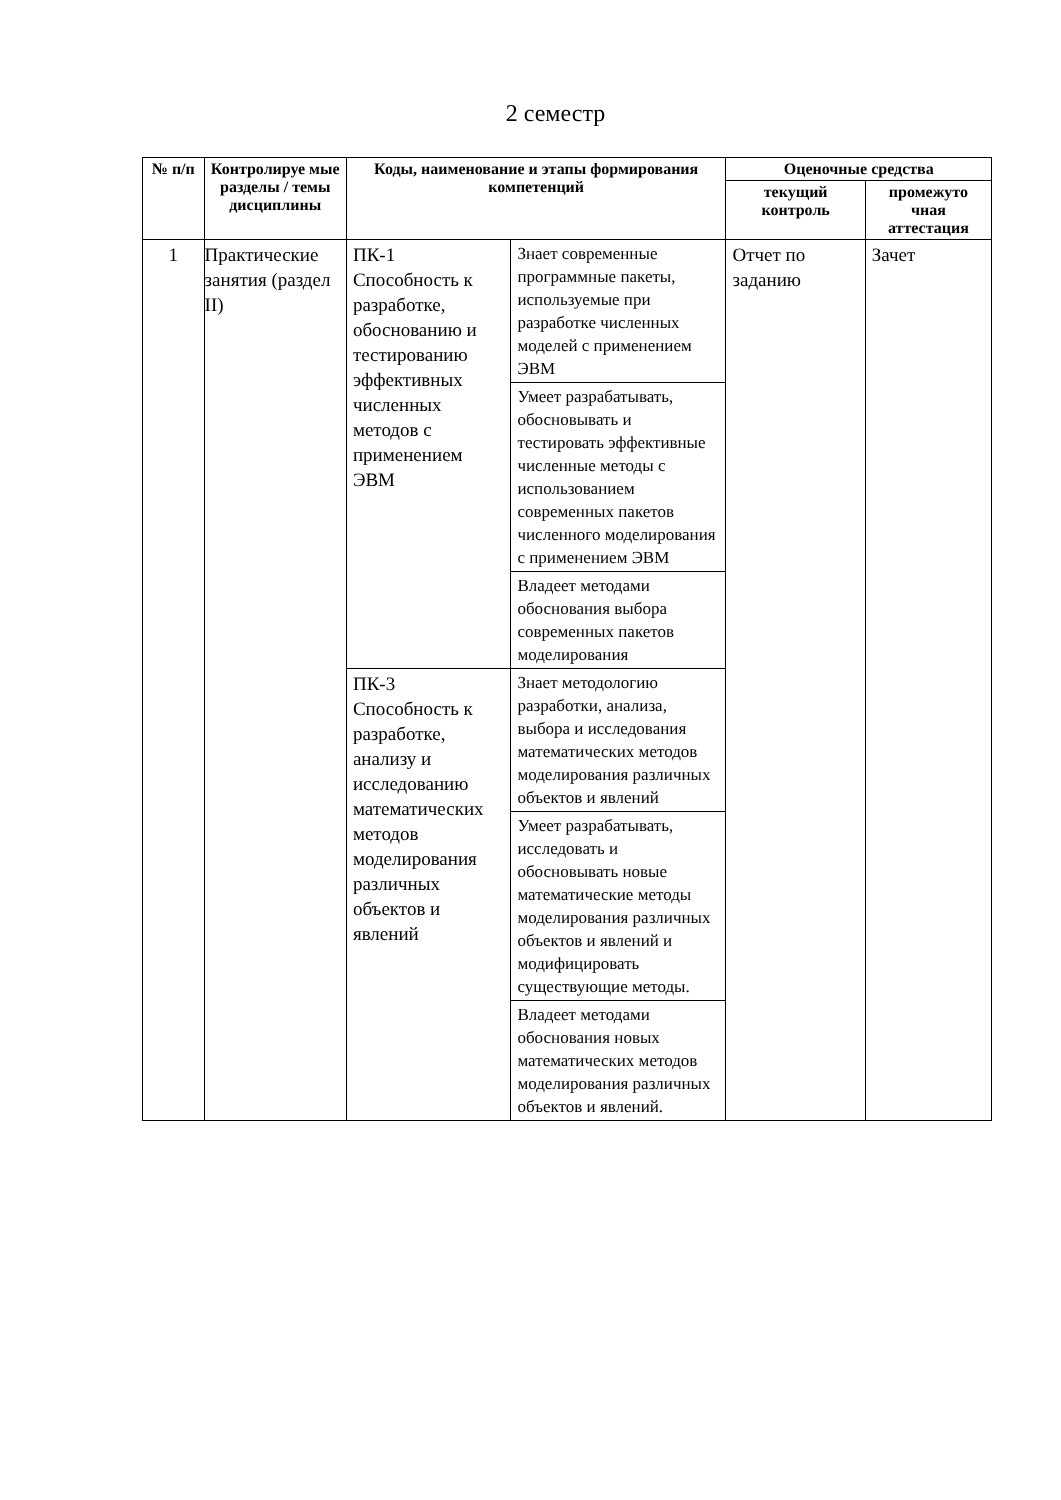2 семестр
| № п/п | Контролируе мые разделы / темы дисциплины | Коды, наименование и этапы формирования компетенций | | Оценочные средства | |
| --- | --- | --- | --- | --- | --- |
| | | | | текущий контроль | промежуто чная аттестация |
| 1 | Практические занятия (раздел II) | ПК-1 Способность к разработке, обоснованию и тестированию эффективных численных методов с применением ЭВМ | Знает современные программные пакеты, используемые при разработке численных моделей с применением ЭВМ | Отчет по заданию | Зачет |
| | | | Умеет разрабатывать, обосновывать и тестировать эффективные численные методы с использованием современных пакетов численного моделирования с применением ЭВМ | | |
| | | | Владеет методами обоснования выбора современных пакетов моделирования | | |
| | | ПК-3 Способность к разработке, анализу и исследованию математических методов моделирования различных объектов и явлений | Знает методологию разработки, анализа, выбора и исследования математических методов моделирования различных объектов и явлений | | |
| | | | Умеет разрабатывать, исследовать и обосновывать новые математические методы моделирования различных объектов и явлений и модифицировать существующие методы. | | |
| | | | Владеет методами обоснования новых математических методов моделирования различных объектов и явлений. | | |